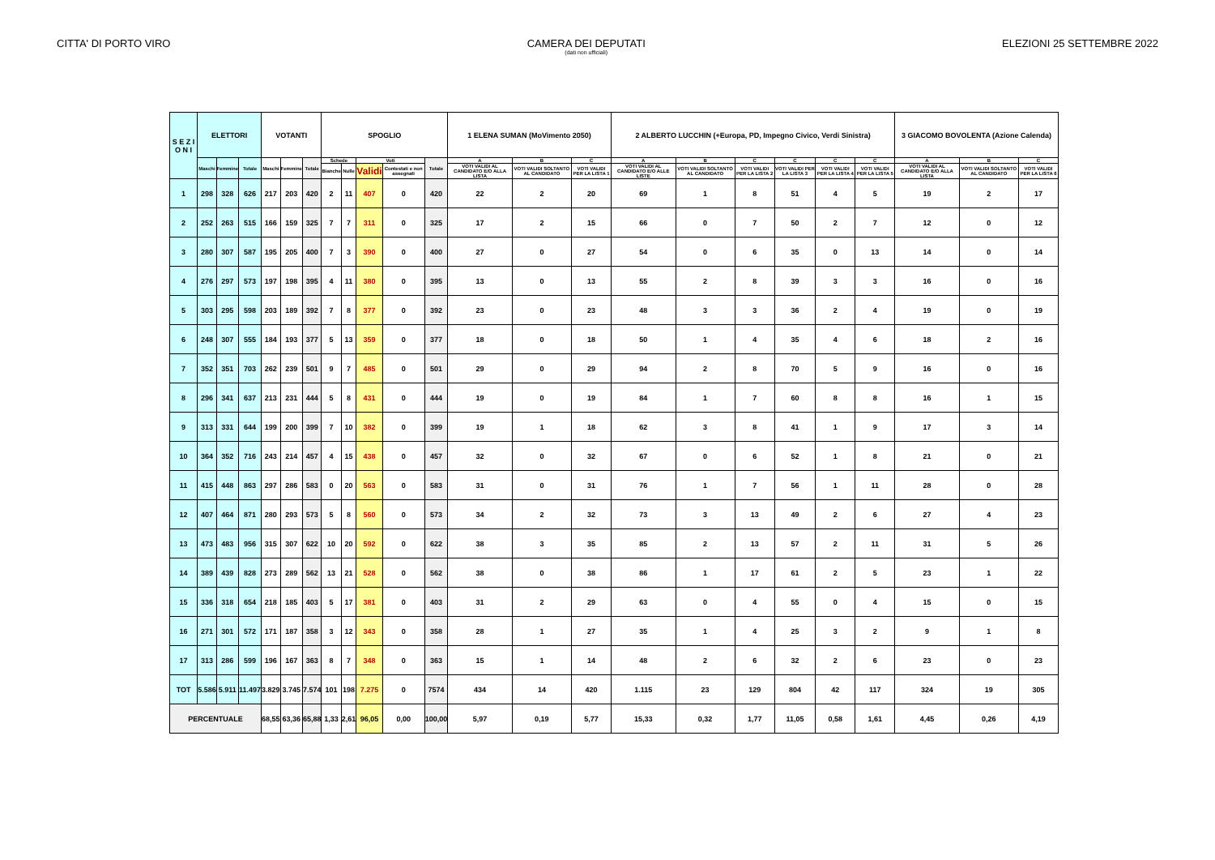CITTA' DI PORTO VIRO CAMERA DEI DEPUTATI
(dati non ufficiali)
ELEZIONI 25 SETTEMBRE 2022
| S E Z I O N I | ELETTORI | | | VOTANTI | | | SPOGLIO | | | | | 1 ELENA SUMAN (MoVimento 2050) | | | 2 ALBERTO LUCCHIN (+Europa, PD, Impegno Civico, Verdi Sinistra) | | | | | | 3 GIACOMO BOVOLENTA (Azione Calenda) | | |
| --- | --- | --- | --- | --- | --- | --- | --- | --- | --- | --- | --- | --- | --- | --- | --- | --- | --- | --- | --- | --- | --- | --- | --- |
| | Maschi | Femmine | Totale | Maschi | Femmine | Totale | Schede | | Voti | | Totale | A | B | C | A | B | C | C | C | C | A | B | C |
| | | | | | | | Bianche | Nulle | Validi | Contestati e non assegnati | | VOTI VALIDI AL CANDIDATO E/O ALLA LISTA | VOTI VALIDI SOLTANTO AL CANDIDATO | VOTI VALIDI PER LA LISTA 1 | VOTI VALIDI AL CANDIDATO E/O ALLE LISTE | VOTI VALIDI SOLTANTO AL CANDIDATO | VOTI VALIDI PER LA LISTA 2 | VOTI VALIDI PER LA LISTA 3 | VOTI VALIDI PER LA LISTA 4 | VOTI VALIDI PER LA LISTA 5 | VOTI VALIDI AL CANDIDATO E/O ALLA LISTA | VOTI VALIDI SOLTANTO AL CANDIDATO | VOTI VALIDI PER LA LISTA 6 |
| 1 | 298 | 328 | 626 | 217 | 203 | 420 | 2 | 11 | 407 | 0 | 420 | 22 | 2 | 20 | 69 | 1 | 8 | 51 | 4 | 5 | 19 | 2 | 17 |
| 2 | 252 | 263 | 515 | 166 | 159 | 325 | 7 | 7 | 311 | 0 | 325 | 17 | 2 | 15 | 66 | 0 | 7 | 50 | 2 | 7 | 12 | 0 | 12 |
| 3 | 280 | 307 | 587 | 195 | 205 | 400 | 7 | 3 | 390 | 0 | 400 | 27 | 0 | 27 | 54 | 0 | 6 | 35 | 0 | 13 | 14 | 0 | 14 |
| 4 | 276 | 297 | 573 | 197 | 198 | 395 | 4 | 11 | 380 | 0 | 395 | 13 | 0 | 13 | 55 | 2 | 8 | 39 | 3 | 3 | 16 | 0 | 16 |
| 5 | 303 | 295 | 598 | 203 | 189 | 392 | 7 | 8 | 377 | 0 | 392 | 23 | 0 | 23 | 48 | 3 | 3 | 36 | 2 | 4 | 19 | 0 | 19 |
| 6 | 248 | 307 | 555 | 184 | 193 | 377 | 5 | 13 | 359 | 0 | 377 | 18 | 0 | 18 | 50 | 1 | 4 | 35 | 4 | 6 | 18 | 2 | 16 |
| 7 | 352 | 351 | 703 | 262 | 239 | 501 | 9 | 7 | 485 | 0 | 501 | 29 | 0 | 29 | 94 | 2 | 8 | 70 | 5 | 9 | 16 | 0 | 16 |
| 8 | 296 | 341 | 637 | 213 | 231 | 444 | 5 | 8 | 431 | 0 | 444 | 19 | 0 | 19 | 84 | 1 | 7 | 60 | 8 | 8 | 16 | 1 | 15 |
| 9 | 313 | 331 | 644 | 199 | 200 | 399 | 7 | 10 | 382 | 0 | 399 | 19 | 1 | 18 | 62 | 3 | 8 | 41 | 1 | 9 | 17 | 3 | 14 |
| 10 | 364 | 352 | 716 | 243 | 214 | 457 | 4 | 15 | 438 | 0 | 457 | 32 | 0 | 32 | 67 | 0 | 6 | 52 | 1 | 8 | 21 | 0 | 21 |
| 11 | 415 | 448 | 863 | 297 | 286 | 583 | 0 | 20 | 563 | 0 | 583 | 31 | 0 | 31 | 76 | 1 | 7 | 56 | 1 | 11 | 28 | 0 | 28 |
| 12 | 407 | 464 | 871 | 280 | 293 | 573 | 5 | 8 | 560 | 0 | 573 | 34 | 2 | 32 | 73 | 3 | 13 | 49 | 2 | 6 | 27 | 4 | 23 |
| 13 | 473 | 483 | 956 | 315 | 307 | 622 | 10 | 20 | 592 | 0 | 622 | 38 | 3 | 35 | 85 | 2 | 13 | 57 | 2 | 11 | 31 | 5 | 26 |
| 14 | 389 | 439 | 828 | 273 | 289 | 562 | 13 | 21 | 528 | 0 | 562 | 38 | 0 | 38 | 86 | 1 | 17 | 61 | 2 | 5 | 23 | 1 | 22 |
| 15 | 336 | 318 | 654 | 218 | 185 | 403 | 5 | 17 | 381 | 0 | 403 | 31 | 2 | 29 | 63 | 0 | 4 | 55 | 0 | 4 | 15 | 0 | 15 |
| 16 | 271 | 301 | 572 | 171 | 187 | 358 | 3 | 12 | 343 | 0 | 358 | 28 | 1 | 27 | 35 | 1 | 4 | 25 | 3 | 2 | 9 | 1 | 8 |
| 17 | 313 | 286 | 599 | 196 | 167 | 363 | 8 | 7 | 348 | 0 | 363 | 15 | 1 | 14 | 48 | 2 | 6 | 32 | 2 | 6 | 23 | 0 | 23 |
| TOT | 5.586 | 5.911 | 11.497 | 3.829 | 3.745 | 7.574 | 101 | 198 | 7.275 | 0 | 7574 | 434 | 14 | 420 | 1.115 | 23 | 129 | 804 | 42 | 117 | 324 | 19 | 305 |
| PERCENTUALE | | | | 68,55 | 63,36 | 65,88 | 1,33 | 2,61 | 96,05 | 0,00 | 100,00 | 5,97 | 0,19 | 5,77 | 15,33 | 0,32 | 1,77 | 11,05 | 0,58 | 1,61 | 4,45 | 0,26 | 4,19 |